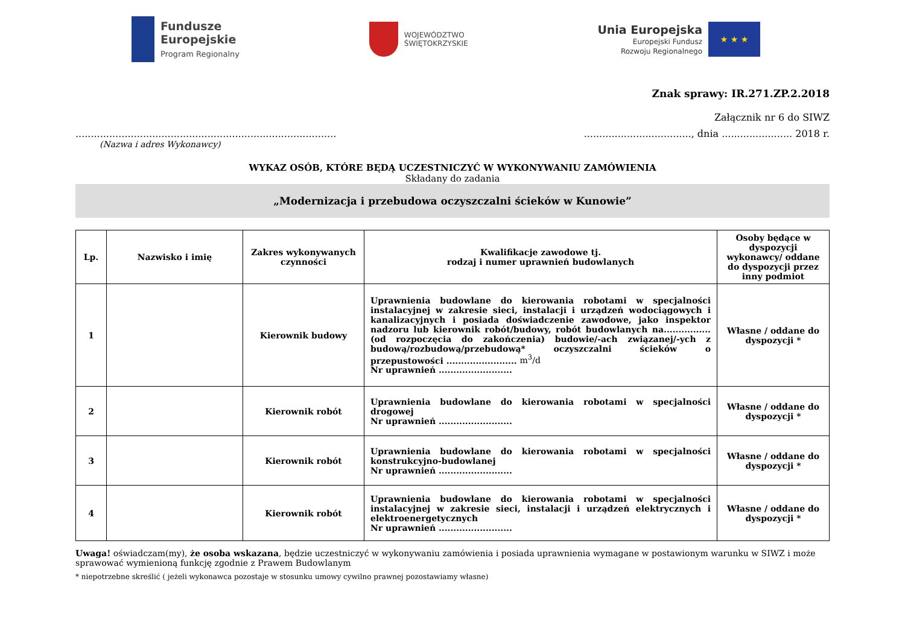Fundusze
Europejskie
Program Regionalny
WOJEWÓDZTWO
ŚWIĘTOKRZYSKIE
Unia Europejska
Europejski Fundusz
Rozwoju Regionalnego
★ ★ ★
Znak sprawy: IR.271.ZP.2.2018
Załącznik nr 6 do SIWZ
........................................................................................................................, dnia ....................... 2018 r.
(Nazwa i adres Wykonawcy)
WYKAZ OSÓB, KTÓRE BĘDĄ UCZESTNICZYĆ W WYKONYWANIU ZAMÓWIENIA
Składany do zadania
„Modernizacja i przebudowa oczyszczalni ścieków w Kunowie”
| Lp. | Nazwisko i imię | Zakres wykonywanych czynności | Kwalifikacje zawodowe tj. rodzaj i numer uprawnień budowlanych | Osoby będące w dyspozycji wykonawcy/ oddane do dyspozycji przez inny podmiot |
| --- | --- | --- | --- | --- |
| 1 | | Kierownik budowy | Uprawnienia budowlane do kierowania robotami w specjalności instalacyjnej w zakresie sieci, instalacji i urządzeń wodociągowych i kanalizacyjnych i posiada doświadczenie zawodowe, jako inspektor nadzoru lub kierownik robót/budowy, robót budowlanych na................ (od rozpoczęcia do zakończenia) budowie/-ach związanej/-ych z budową/rozbudową/przebudową* oczyszczalni ścieków o przepustowości ........................ m<sup>3</sup>/d Nr uprawnień ......................... | Własne / oddane do dyspozycji * |
| 2 | | Kierownik robót | Uprawnienia budowlane do kierowania robotami w specjalności drogowej Nr uprawnień ......................... | Własne / oddane do dyspozycji * |
| 3 | | Kierownik robót | Uprawnienia budowlane do kierowania robotami w specjalności konstrukcyjno-budowlanej Nr uprawnień ......................... | Własne / oddane do dyspozycji * |
| 4 | | Kierownik robót | Uprawnienia budowlane do kierowania robotami w specjalności instalacyjnej w zakresie sieci, instalacji i urządzeń elektrycznych i elektroenergetycznych Nr uprawnień ......................... | Własne / oddane do dyspozycji * |
Uwaga! oświadczam(my), że osoba wskazana, będzie uczestniczyć w wykonywaniu zamówienia i posiada uprawnienia wymagane w postawionym warunku w SIWZ i może sprawować wymienioną funkcję zgodnie z Prawem Budowlanym
* niepotrzebne skreślić ( jeżeli wykonawca pozostaje w stosunku umowy cywilno prawnej pozostawiamy własne)